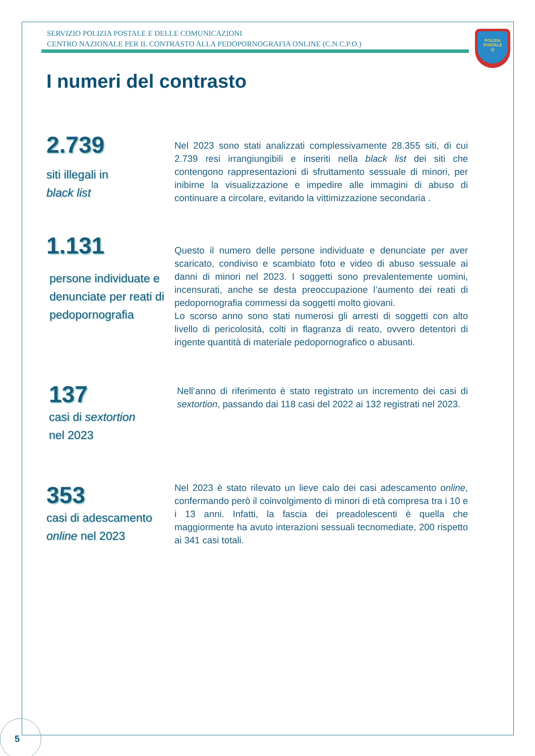SERVIZIO POLIZIA POSTALE E DELLE COMUNICAZIONI
CENTRO NAZIONALE PER IL CONTRASTO ALLA PEDOPORNOGRAFIA ONLINE (C.N.C.P.O.)
POLIZIA
POSTALE
@
I numeri del contrasto
2.739
siti illegali in
black list
Nel 2023 sono stati analizzati complessivamente 28.355 siti, di cui 2.739 resi irrangiungibili e inseriti nella black list dei siti che contengono rappresentazioni di sfruttamento sessuale di minori, per inibirne la visualizzazione e impedire alle immagini di abuso di continuare a circolare, evitando la vittimizzazione secondaria .
1.131
persone individuate e denunciate per reati di pedopornografia
Questo il numero delle persone individuate e denunciate per aver scaricato, condiviso e scambiato foto e video di abuso sessuale ai danni di minori nel 2023. I soggetti sono prevalentemente uomini, incensurati, anche se desta preoccupazione l’aumento dei reati di pedopornografia commessi da soggetti molto giovani.
Lo scorso anno sono stati numerosi gli arresti di soggetti con alto livello di pericolosità, colti in flagranza di reato, ovvero detentori di ingente quantità di materiale pedopornografico o abusanti.
137
casi di sextortion
nel 2023
Nell’anno di riferimento è stato registrato un incremento dei casi di sextortion, passando dai 118 casi del 2022 ai 132 registrati nel 2023.
353
casi di adescamento
online nel 2023
Nel 2023 è stato rilevato un lieve calo dei casi adescamento online, confermando però il coinvolgimento di minori di età compresa tra i 10 e i 13 anni. Infatti, la fascia dei preadolescenti è quella che maggiormente ha avuto interazioni sessuali tecnomediate, 200 rispetto ai 341 casi totali.
5